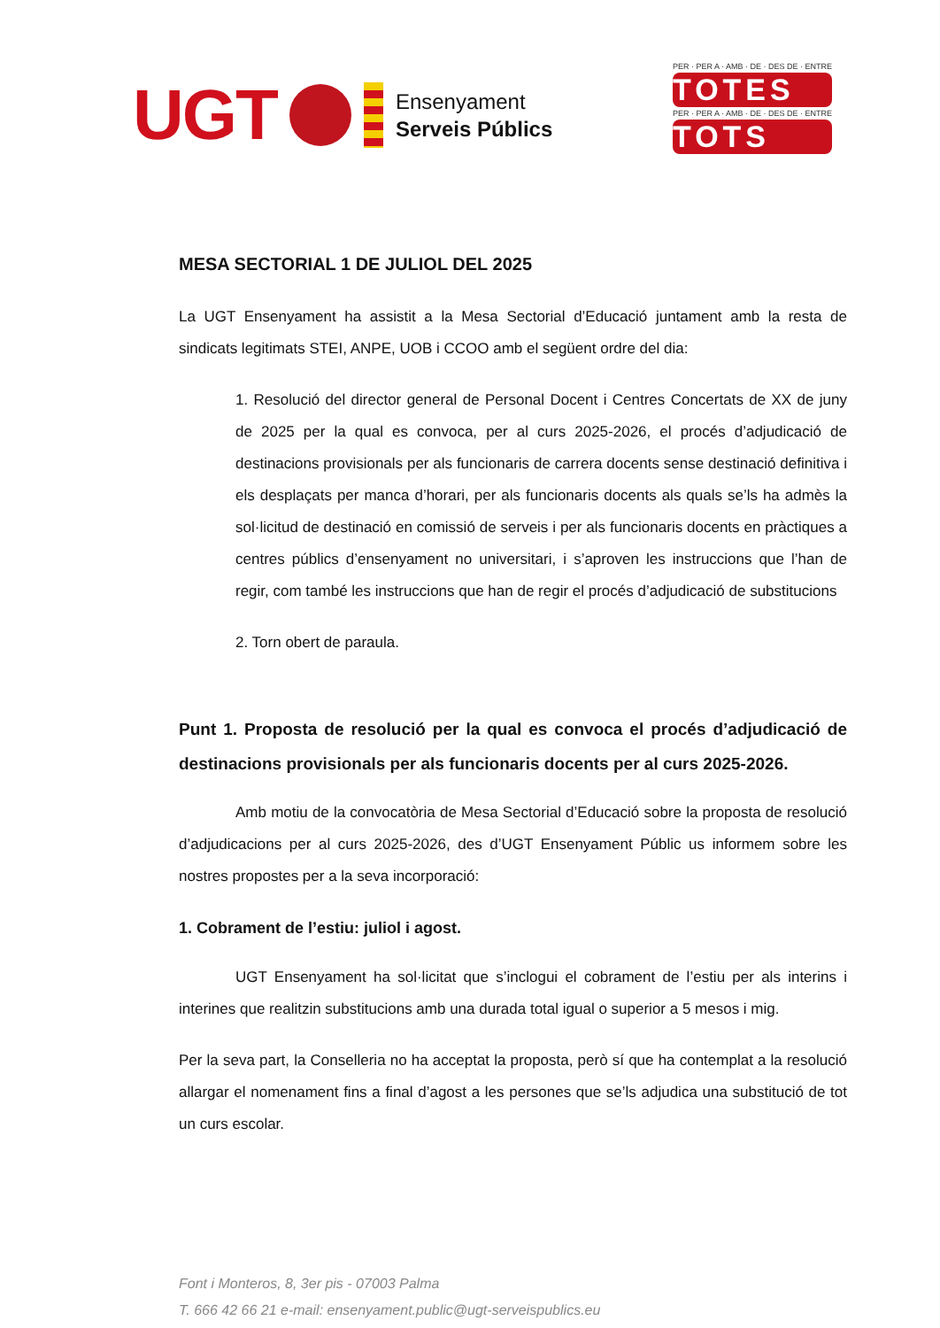UGT
Ensenyament
Serveis Públics
PER · PER A · AMB · DE · DES DE · ENTRE
TOTES
PER · PER A · AMB · DE · DES DE · ENTRE
TOTS
MESA SECTORIAL 1 DE JULIOL DEL 2025
La UGT Ensenyament ha assistit a la Mesa Sectorial d’Educació juntament amb la resta de sindicats legitimats STEI, ANPE, UOB i CCOO amb el següent ordre del dia:
1. Resolució del director general de Personal Docent i Centres Concertats de XX de juny de 2025 per la qual es convoca, per al curs 2025-2026, el procés d’adjudicació de destinacions provisionals per als funcionaris de carrera docents sense destinació definitiva i els desplaçats per manca d’horari, per als funcionaris docents als quals se’ls ha admès la sol·licitud de destinació en comissió de serveis i per als funcionaris docents en pràctiques a centres públics d’ensenyament no universitari, i s’aproven les instruccions que l’han de regir, com també les instruccions que han de regir el procés d’adjudicació de substitucions
2. Torn obert de paraula.
Punt 1. Proposta de resolució per la qual es convoca el procés d’adjudicació de destinacions provisionals per als funcionaris docents per al curs 2025-2026.
Amb motiu de la convocatòria de Mesa Sectorial d’Educació sobre la proposta de resolució d’adjudicacions per al curs 2025-2026, des d’UGT Ensenyament Públic us informem sobre les nostres propostes per a la seva incorporació:
1. Cobrament de l’estiu: juliol i agost.
UGT Ensenyament ha sol·licitat que s’inclogui el cobrament de l’estiu per als interins i interines que realitzin substitucions amb una durada total igual o superior a 5 mesos i mig.
Per la seva part, la Conselleria no ha acceptat la proposta, però sí que ha contemplat a la resolució allargar el nomenament fins a final d’agost a les persones que se’ls adjudica una substitució de tot un curs escolar.
Font i Monteros, 8, 3er pis - 07003 Palma
T. 666 42 66 21 e-mail: ensenyament.public@ugt-serveispublics.eu